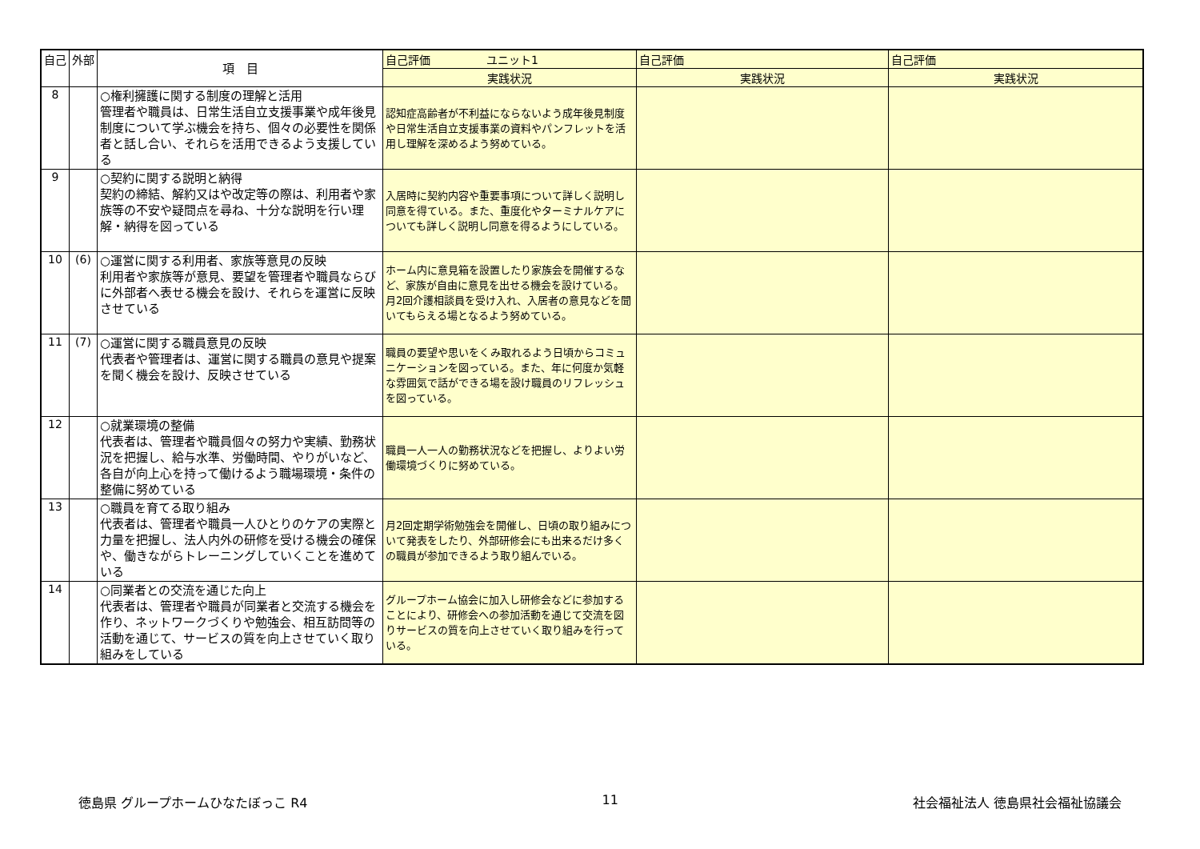| 自己 | 外部 | 項 目 | 自己評価 ユニット1 | 自己評価 | 自己評価 |
| --- | --- | --- | --- | --- | --- |
| | | | 実践状況 | 実践状況 | 実践状況 |
| 8 | | ○権利擁護に関する制度の理解と活用 管理者や職員は、日常生活自立支援事業や成年後見制度について学ぶ機会を持ち、個々の必要性を関係者と話し合い、それらを活用できるよう支援している | 認知症高齢者が不利益にならないよう成年後見制度や日常生活自立支援事業の資料やパンフレットを活用し理解を深めるよう努めている。 | | |
| 9 | | ○契約に関する説明と納得 契約の締結、解約又はや改定等の際は、利用者や家族等の不安や疑問点を尋ね、十分な説明を行い理解・納得を図っている | 入居時に契約内容や重要事項について詳しく説明し同意を得ている。また、重度化やターミナルケアについても詳しく説明し同意を得るようにしている。 | | |
| 10 | (6) | ○運営に関する利用者、家族等意見の反映 利用者や家族等が意見、要望を管理者や職員ならびに外部者へ表せる機会を設け、それらを運営に反映させている | ホーム内に意見箱を設置したり家族会を開催するなど、家族が自由に意見を出せる機会を設けている。月2回介護相談員を受け入れ、入居者の意見などを聞いてもらえる場となるよう努めている。 | | |
| 11 | (7) | ○運営に関する職員意見の反映 代表者や管理者は、運営に関する職員の意見や提案を聞く機会を設け、反映させている | 職員の要望や思いをくみ取れるよう日頃からコミュニケーションを図っている。また、年に何度か気軽な雰囲気で話ができる場を設け職員のリフレッシュを図っている。 | | |
| 12 | | ○就業環境の整備 代表者は、管理者や職員個々の努力や実績、勤務状況を把握し、給与水準、労働時間、やりがいなど、各自が向上心を持って働けるよう職場環境・条件の整備に努めている | 職員一人一人の勤務状況などを把握し、よりよい労働環境づくりに努めている。 | | |
| 13 | | ○職員を育てる取り組み 代表者は、管理者や職員一人ひとりのケアの実際と力量を把握し、法人内外の研修を受ける機会の確保や、働きながらトレーニングしていくことを進めている | 月2回定期学術勉強会を開催し、日頃の取り組みについて発表をしたり、外部研修会にも出来るだけ多くの職員が参加できるよう取り組んでいる。 | | |
| 14 | | ○同業者との交流を通じた向上 代表者は、管理者や職員が同業者と交流する機会を作り、ネットワークづくりや勉強会、相互訪問等の活動を通じて、サービスの質を向上させていく取り組みをしている | グループホーム協会に加入し研修会などに参加することにより、研修会への参加活動を通じて交流を図りサービスの質を向上させていく取り組みを行っている。 | | |
徳島県 グループホームひなたぼっこ R4 11 社会福祉法人 徳島県社会福祉協議会